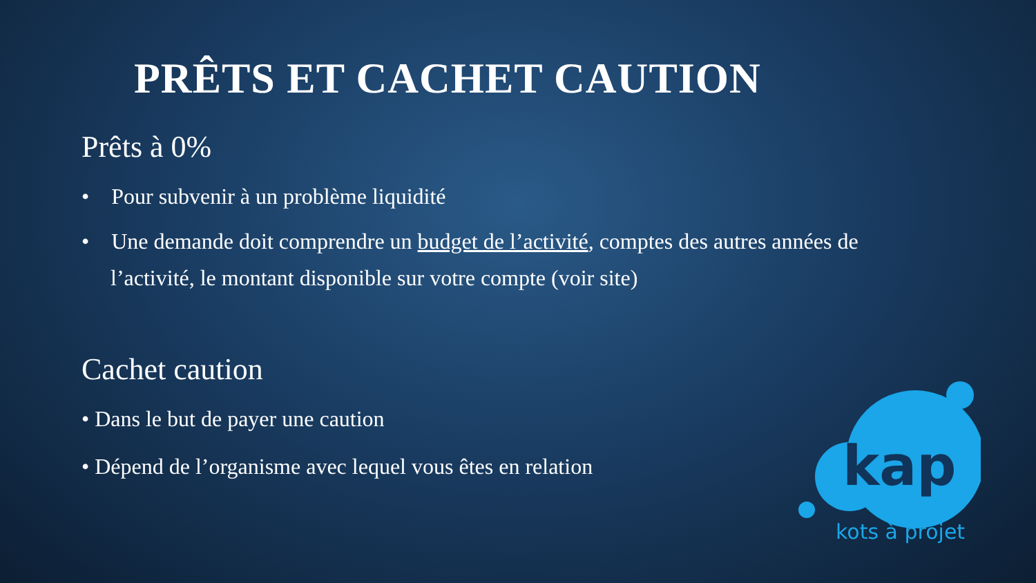PRÊTS ET CACHET CAUTION
Prêts à 0%
• Pour subvenir à un problème liquidité
• Une demande doit comprendre un budget de l’activité, comptes des autres années de l’activité, le montant disponible sur votre compte (voir site)
Cachet caution
• Dans le but de payer une caution
• Dépend de l’organisme avec lequel vous êtes en relation
kap
kots à projet